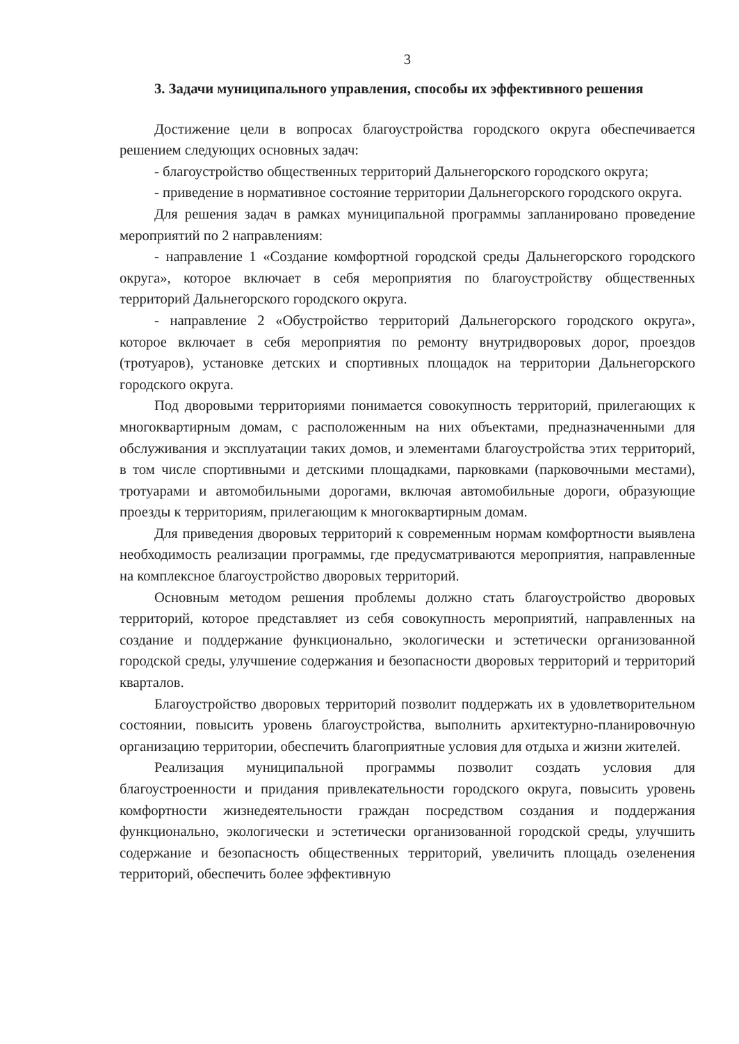3
3. Задачи муниципального управления, способы их эффективного решения
Достижение цели в вопросах благоустройства городского округа обеспечивается решением следующих основных задач:
- благоустройство общественных территорий Дальнегорского городского округа;
- приведение в нормативное состояние территории Дальнегорского городского округа.
Для решения задач в рамках муниципальной программы запланировано проведение мероприятий по 2 направлениям:
- направление 1 «Создание комфортной городской среды Дальнегорского городского округа», которое включает в себя мероприятия по благоустройству общественных территорий Дальнегорского городского округа.
- направление 2 «Обустройство территорий Дальнегорского городского округа», которое включает в себя мероприятия по ремонту внутридворовых дорог, проездов (тротуаров), установке детских и спортивных площадок на территории Дальнегорского городского округа.
Под дворовыми территориями понимается совокупность территорий, прилегающих к многоквартирным домам, с расположенным на них объектами, предназначенными для обслуживания и эксплуатации таких домов, и элементами благоустройства этих территорий, в том числе спортивными и детскими площадками, парковками (парковочными местами), тротуарами и автомобильными дорогами, включая автомобильные дороги, образующие проезды к территориям, прилегающим к многоквартирным домам.
Для приведения дворовых территорий к современным нормам комфортности выявлена необходимость реализации программы, где предусматриваются мероприятия, направленные на комплексное благоустройство дворовых территорий.
Основным методом решения проблемы должно стать благоустройство дворовых территорий, которое представляет из себя совокупность мероприятий, направленных на создание и поддержание функционально, экологически и эстетически организованной городской среды, улучшение содержания и безопасности дворовых территорий и территорий кварталов.
Благоустройство дворовых территорий позволит поддержать их в удовлетворительном состоянии, повысить уровень благоустройства, выполнить архитектурно-планировочную организацию территории, обеспечить благоприятные условия для отдыха и жизни жителей.
Реализация муниципальной программы позволит создать условия для благоустроенности и придания привлекательности городского округа, повысить уровень комфортности жизнедеятельности граждан посредством создания и поддержания функционально, экологически и эстетически организованной городской среды, улучшить содержание и безопасность общественных территорий, увеличить площадь озеленения территорий, обеспечить более эффективную